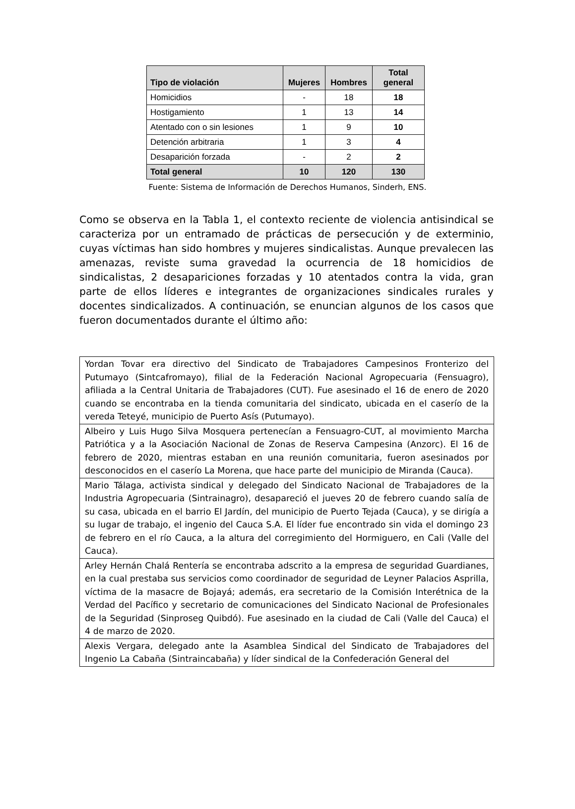| Tipo de violación | Mujeres | Hombres | Total general |
| --- | --- | --- | --- |
| Homicidios | - | 18 | 18 |
| Hostigamiento | 1 | 13 | 14 |
| Atentado con o sin lesiones | 1 | 9 | 10 |
| Detención arbitraria | 1 | 3 | 4 |
| Desaparición forzada | - | 2 | 2 |
| Total general | 10 | 120 | 130 |
Fuente: Sistema de Información de Derechos Humanos, Sinderh, ENS.
Como se observa en la Tabla 1, el contexto reciente de violencia antisindical se caracteriza por un entramado de prácticas de persecución y de exterminio, cuyas víctimas han sido hombres y mujeres sindicalistas. Aunque prevalecen las amenazas, reviste suma gravedad la ocurrencia de 18 homicidios de sindicalistas, 2 desapariciones forzadas y 10 atentados contra la vida, gran parte de ellos líderes e integrantes de organizaciones sindicales rurales y docentes sindicalizados. A continuación, se enuncian algunos de los casos que fueron documentados durante el último año:
| Yordan Tovar era directivo del Sindicato de Trabajadores Campesinos Fronterizo del Putumayo (Sintcafromayo), filial de la Federación Nacional Agropecuaria (Fensuagro), afiliada a la Central Unitaria de Trabajadores (CUT). Fue asesinado el 16 de enero de 2020 cuando se encontraba en la tienda comunitaria del sindicato, ubicada en el caserío de la vereda Teteyé, municipio de Puerto Asís (Putumayo). |
| Albeiro y Luis Hugo Silva Mosquera pertenecían a Fensuagro-CUT, al movimiento Marcha Patriótica y a la Asociación Nacional de Zonas de Reserva Campesina (Anzorc). El 16 de febrero de 2020, mientras estaban en una reunión comunitaria, fueron asesinados por desconocidos en el caserío La Morena, que hace parte del municipio de Miranda (Cauca). |
| Mario Tálaga, activista sindical y delegado del Sindicato Nacional de Trabajadores de la Industria Agropecuaria (Sintrainagro), desapareció el jueves 20 de febrero cuando salía de su casa, ubicada en el barrio El Jardín, del municipio de Puerto Tejada (Cauca), y se dirigía a su lugar de trabajo, el ingenio del Cauca S.A. El líder fue encontrado sin vida el domingo 23 de febrero en el río Cauca, a la altura del corregimiento del Hormiguero, en Cali (Valle del Cauca). |
| Arley Hernán Chalá Rentería se encontraba adscrito a la empresa de seguridad Guardianes, en la cual prestaba sus servicios como coordinador de seguridad de Leyner Palacios Asprilla, víctima de la masacre de Bojayá; además, era secretario de la Comisión Interétnica de la Verdad del Pacífico y secretario de comunicaciones del Sindicato Nacional de Profesionales de la Seguridad (Sinproseg Quibdó). Fue asesinado en la ciudad de Cali (Valle del Cauca) el 4 de marzo de 2020. |
| Alexis Vergara, delegado ante la Asamblea Sindical del Sindicato de Trabajadores del Ingenio La Cabaña (Sintraincabaña) y líder sindical de la Confederación General del |